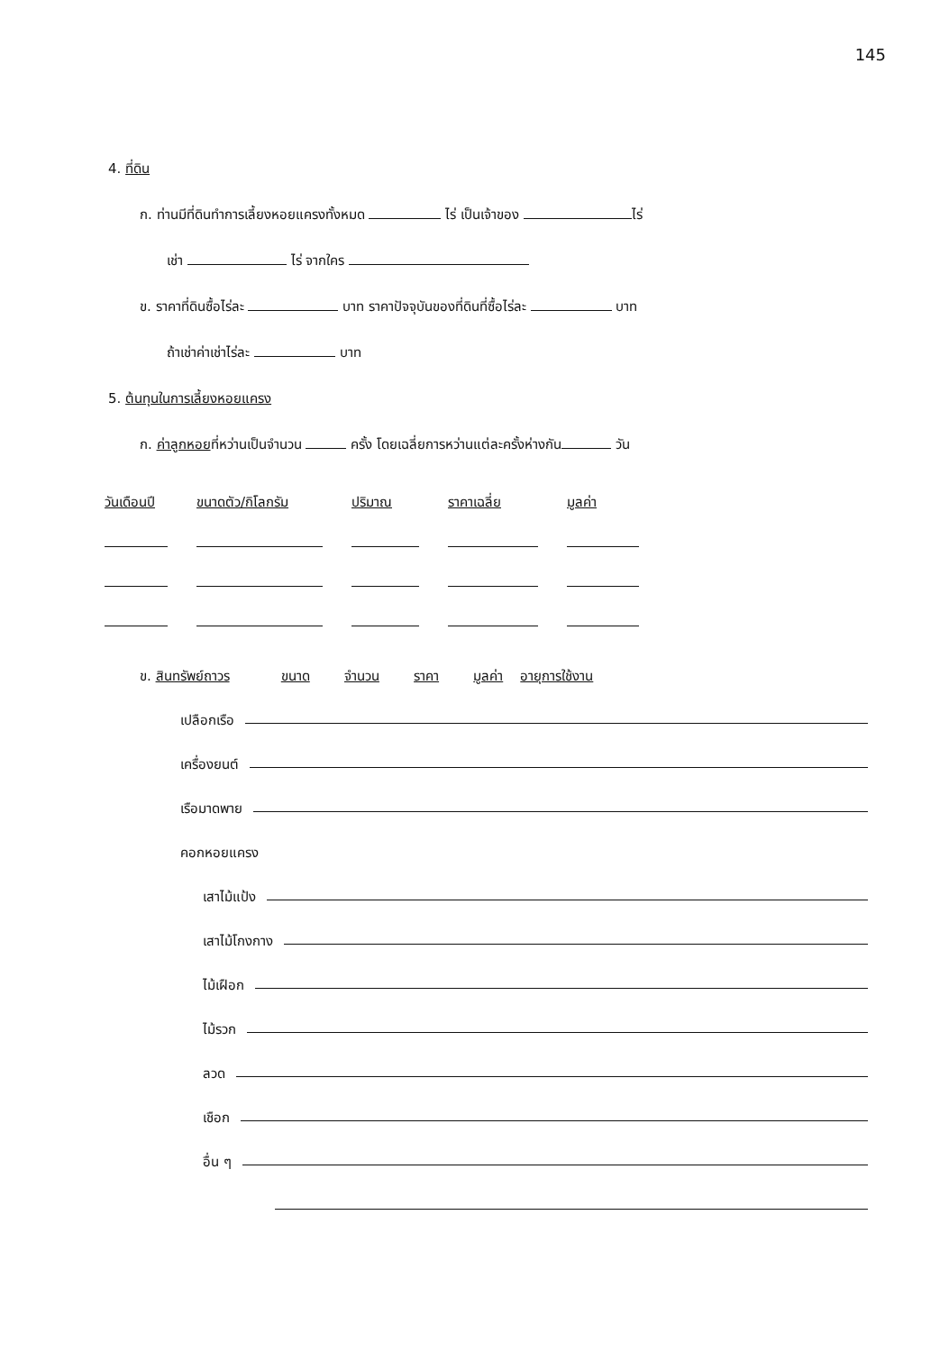145
4. ที่ดิน
ก. ท่านมีที่ดินทำการเลี้ยงหอยแครงทั้งหมด ไร่ เป็นเจ้าของ ไร่
เช่า ไร่ จากใคร
ข. ราคาที่ดินซื้อไร่ละ บาท ราคาปัจจุบันของที่ดินที่ซื้อไร่ละ บาท
ถ้าเช่าค่าเช่าไร่ละ บาท
5. ต้นทุนในการเลี้ยงหอยแครง
ก. ค่าลูกหอยที่หว่านเป็นจำนวน ครั้ง โดยเฉลี่ยการหว่านแต่ละครั้งห่างกัน วัน
| วันเดือนปี | ขนาดตัว/กิโลกรัม | ปริมาณ | ราคาเฉลี่ย | มูลค่า |
| --- | --- | --- | --- | --- |
ข. สินทรัพย์ถาวร ขนาด จำนวน ราคา มูลค่า อายุการใช้งาน
เปลือกเรือ
เครื่องยนต์
เรือมาดพาย
คอกหอยแครง
เสาไม้แป้ง
เสาไม้โกงกาง
ไม้เฝือก
ไม้รวก
ลวด
เชือก
อื่น ๆ